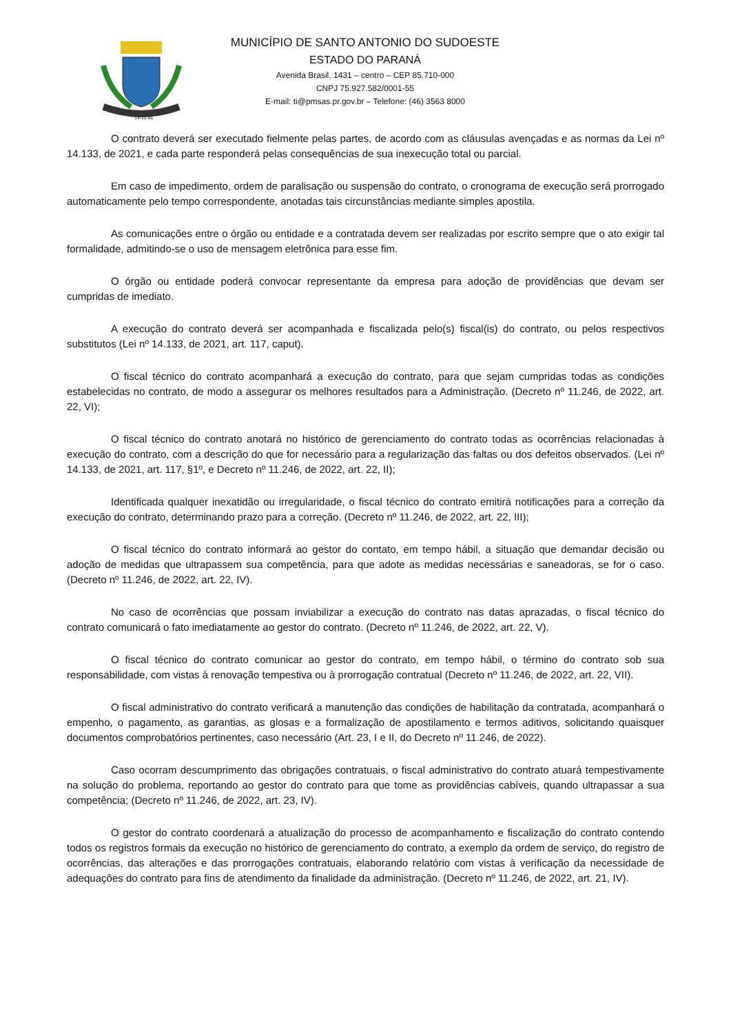14-11-51
MUNICÍPIO DE SANTO ANTONIO DO SUDOESTE
ESTADO DO PARANÁ
Avenida Brasil, 1431 – centro – CEP 85.710-000
CNPJ 75.927.582/0001-55
E-mail: ti@pmsas.pr.gov.br – Telefone: (46) 3563 8000
O contrato deverá ser executado fielmente pelas partes, de acordo com as cláusulas avençadas e as normas da Lei nº 14.133, de 2021, e cada parte responderá pelas consequências de sua inexecução total ou parcial.
Em caso de impedimento, ordem de paralisação ou suspensão do contrato, o cronograma de execução será prorrogado automaticamente pelo tempo correspondente, anotadas tais circunstâncias mediante simples apostila.
As comunicações entre o órgão ou entidade e a contratada devem ser realizadas por escrito sempre que o ato exigir tal formalidade, admitindo-se o uso de mensagem eletrônica para esse fim.
O órgão ou entidade poderá convocar representante da empresa para adoção de providências que devam ser cumpridas de imediato.
A execução do contrato deverá ser acompanhada e fiscalizada pelo(s) fiscal(is) do contrato, ou pelos respectivos substitutos (Lei nº 14.133, de 2021, art. 117, caput).
O fiscal técnico do contrato acompanhará a execução do contrato, para que sejam cumpridas todas as condições estabelecidas no contrato, de modo a assegurar os melhores resultados para a Administração. (Decreto nº 11.246, de 2022, art. 22, VI);
O fiscal técnico do contrato anotará no histórico de gerenciamento do contrato todas as ocorrências relacionadas à execução do contrato, com a descrição do que for necessário para a regularização das faltas ou dos defeitos observados. (Lei nº 14.133, de 2021, art. 117, §1º, e Decreto nº 11.246, de 2022, art. 22, II);
Identificada qualquer inexatidão ou irregularidade, o fiscal técnico do contrato emitirá notificações para a correção da execução do contrato, determinando prazo para a correção. (Decreto nº 11.246, de 2022, art. 22, III);
O fiscal técnico do contrato informará ao gestor do contato, em tempo hábil, a situação que demandar decisão ou adoção de medidas que ultrapassem sua competência, para que adote as medidas necessárias e saneadoras, se for o caso. (Decreto nº 11.246, de 2022, art. 22, IV).
No caso de ocorrências que possam inviabilizar a execução do contrato nas datas aprazadas, o fiscal técnico do contrato comunicará o fato imediatamente ao gestor do contrato. (Decreto nº 11.246, de 2022, art. 22, V).
O fiscal técnico do contrato comunicar ao gestor do contrato, em tempo hábil, o término do contrato sob sua responsabilidade, com vistas à renovação tempestiva ou à prorrogação contratual (Decreto nº 11.246, de 2022, art. 22, VII).
O fiscal administrativo do contrato verificará a manutenção das condições de habilitação da contratada, acompanhará o empenho, o pagamento, as garantias, as glosas e a formalização de apostilamento e termos aditivos, solicitando quaisquer documentos comprobatórios pertinentes, caso necessário (Art. 23, I e II, do Decreto nº 11.246, de 2022).
Caso ocorram descumprimento das obrigações contratuais, o fiscal administrativo do contrato atuará tempestivamente na solução do problema, reportando ao gestor do contrato para que tome as providências cabíveis, quando ultrapassar a sua competência; (Decreto nº 11.246, de 2022, art. 23, IV).
O gestor do contrato coordenará a atualização do processo de acompanhamento e fiscalização do contrato contendo todos os registros formais da execução no histórico de gerenciamento do contrato, a exemplo da ordem de serviço, do registro de ocorrências, das alterações e das prorrogações contratuais, elaborando relatório com vistas à verificação da necessidade de adequações do contrato para fins de atendimento da finalidade da administração. (Decreto nº 11.246, de 2022, art. 21, IV).